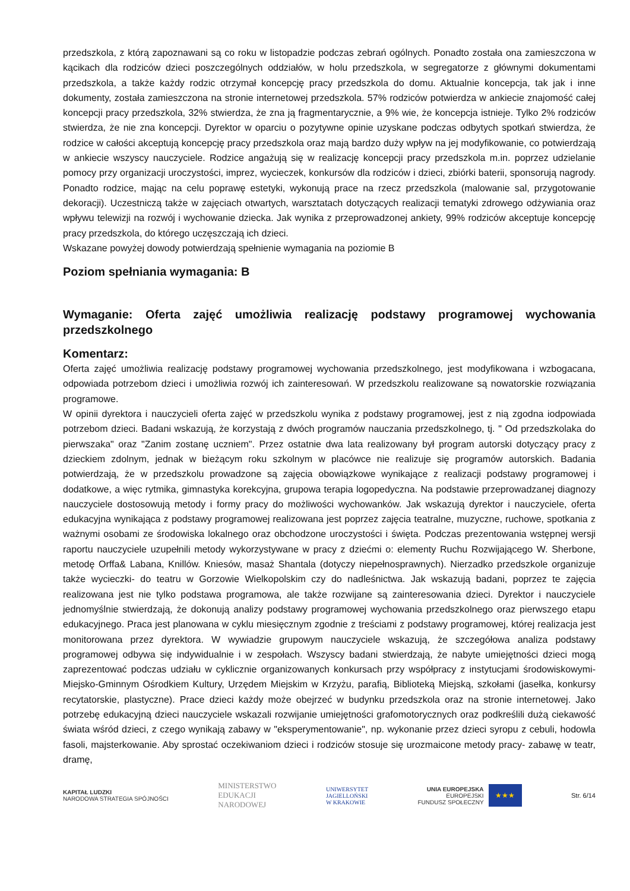przedszkola, z którą zapoznawani są co roku w listopadzie podczas zebrań ogólnych. Ponadto została ona zamieszczona w kącikach dla rodziców dzieci poszczególnych oddziałów, w holu przedszkola, w segregatorze z głównymi dokumentami przedszkola, a także każdy rodzic otrzymał koncepcję pracy przedszkola do domu. Aktualnie koncepcja, tak jak i inne dokumenty, została zamieszczona na stronie internetowej przedszkola. 57% rodziców potwierdza w ankiecie znajomość całej koncepcji pracy przedszkola, 32% stwierdza, że zna ją fragmentarycznie, a 9% wie, że koncepcja istnieje. Tylko 2% rodziców stwierdza, że nie zna koncepcji. Dyrektor w oparciu o pozytywne opinie uzyskane podczas odbytych spotkań stwierdza, że rodzice w całości akceptują koncepcję pracy przedszkola oraz mają bardzo duży wpływ na jej modyfikowanie, co potwierdzają w ankiecie wszyscy nauczyciele. Rodzice angażują się w realizację koncepcji pracy przedszkola m.in. poprzez udzielanie pomocy przy organizacji uroczystości, imprez, wycieczek, konkursów dla rodziców i dzieci, zbiórki baterii, sponsorują nagrody. Ponadto rodzice, mając na celu poprawę estetyki, wykonują prace na rzecz przedszkola (malowanie sal, przygotowanie dekoracji). Uczestniczą także w zajęciach otwartych, warsztatach dotyczących realizacji tematyki zdrowego odżywiania oraz wpływu telewizji na rozwój i wychowanie dziecka. Jak wynika z przeprowadzonej ankiety, 99% rodziców akceptuje koncepcję pracy przedszkola, do którego uczęszczają ich dzieci.
Wskazane powyżej dowody potwierdzają spełnienie wymagania na poziomie B
Poziom spełniania wymagania: B
Wymaganie: Oferta zajęć umożliwia realizację podstawy programowej wychowania przedszkolnego
Komentarz:
Oferta zajęć umożliwia realizację podstawy programowej wychowania przedszkolnego, jest modyfikowana i wzbogacana, odpowiada potrzebom dzieci i umożliwia rozwój ich zainteresowań. W przedszkolu realizowane są nowatorskie rozwiązania programowe.
W opinii dyrektora i nauczycieli oferta zajęć w przedszkolu wynika z podstawy programowej, jest z nią zgodna iodpowiada potrzebom dzieci. Badani wskazują, że korzystają z dwóch programów nauczania przedszkolnego, tj. " Od przedszkolaka do pierwszaka" oraz "Zanim zostanę uczniem". Przez ostatnie dwa lata realizowany był program autorski dotyczący pracy z dzieckiem zdolnym, jednak w bieżącym roku szkolnym w placówce nie realizuje się programów autorskich. Badania potwierdzają, że w przedszkolu prowadzone są zajęcia obowiązkowe wynikające z realizacji podstawy programowej i dodatkowe, a więc rytmika, gimnastyka korekcyjna, grupowa terapia logopedyczna. Na podstawie przeprowadzanej diagnozy nauczyciele dostosowują metody i formy pracy do możliwości wychowanków. Jak wskazują dyrektor i nauczyciele, oferta edukacyjna wynikająca z podstawy programowej realizowana jest poprzez zajęcia teatralne, muzyczne, ruchowe, spotkania z ważnymi osobami ze środowiska lokalnego oraz obchodzone uroczystości i święta. Podczas prezentowania wstępnej wersji raportu nauczyciele uzupełnili metody wykorzystywane w pracy z dziećmi o: elementy Ruchu Rozwijającego W. Sherbone, metodę Orffa& Labana, Knillów. Kniesów, masaż Shantala (dotyczy niepełnosprawnych). Nierzadko przedszkole organizuje także wycieczki- do teatru w Gorzowie Wielkopolskim czy do nadleśnictwa. Jak wskazują badani, poprzez te zajęcia realizowana jest nie tylko podstawa programowa, ale także rozwijane są zainteresowania dzieci. Dyrektor i nauczyciele jednomyślnie stwierdzają, że dokonują analizy podstawy programowej wychowania przedszkolnego oraz pierwszego etapu edukacyjnego. Praca jest planowana w cyklu miesięcznym zgodnie z treściami z podstawy programowej, której realizacja jest monitorowana przez dyrektora. W wywiadzie grupowym nauczyciele wskazują, że szczegółowa analiza podstawy programowej odbywa się indywidualnie i w zespołach. Wszyscy badani stwierdzają, że nabyte umiejętności dzieci mogą zaprezentować podczas udziału w cyklicznie organizowanych konkursach przy współpracy z instytucjami środowiskowymi- Miejsko-Gminnym Ośrodkiem Kultury, Urzędem Miejskim w Krzyżu, parafią, Biblioteką Miejską, szkołami (jasełka, konkursy recytatorskie, plastyczne). Prace dzieci każdy może obejrzeć w budynku przedszkola oraz na stronie internetowej. Jako potrzebę edukacyjną dzieci nauczyciele wskazali rozwijanie umiejętności grafomotorycznych oraz podkreślili dużą ciekawość świata wśród dzieci, z czego wynikają zabawy w "eksperymentowanie", np. wykonanie przez dzieci syropu z cebuli, hodowla fasoli, majsterkowanie. Aby sprostać oczekiwaniom dzieci i rodziców stosuje się urozmaicone metody pracy- zabawę w teatr, dramę,
KAPITAŁ LUDZKI
NARODOWA STRATEGIA SPÓJNOŚCI
MINISTERSTWO
EDUKACJI
NARODOWEJ
UNIWERSYTET
JAGIELLOŃSKI
W KRAKOWIE
UNIA EUROPEJSKA
EUROPEJSKI
FUNDUSZ SPOŁECZNY
★★★
Str. 6/14